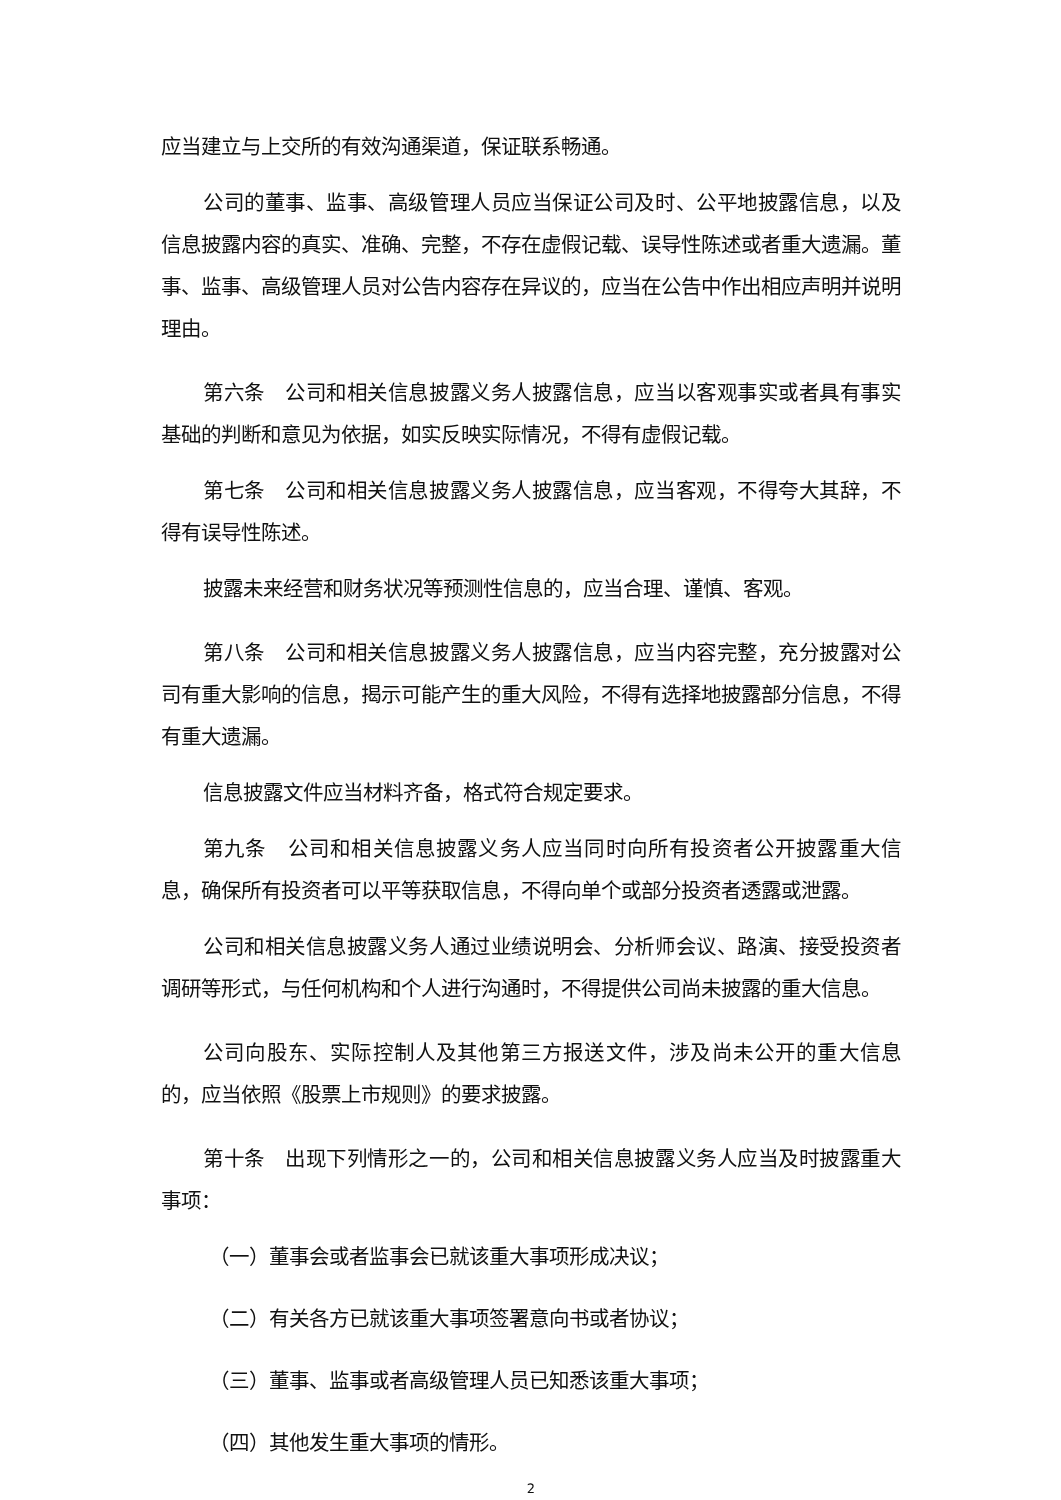应当建立与上交所的有效沟通渠道，保证联系畅通。
公司的董事、监事、高级管理人员应当保证公司及时、公平地披露信息，以及信息披露内容的真实、准确、完整，不存在虚假记载、误导性陈述或者重大遗漏。董事、监事、高级管理人员对公告内容存在异议的，应当在公告中作出相应声明并说明理由。
第六条　公司和相关信息披露义务人披露信息，应当以客观事实或者具有事实基础的判断和意见为依据，如实反映实际情况，不得有虚假记载。
第七条　公司和相关信息披露义务人披露信息，应当客观，不得夸大其辞，不得有误导性陈述。
披露未来经营和财务状况等预测性信息的，应当合理、谨慎、客观。
第八条　公司和相关信息披露义务人披露信息，应当内容完整，充分披露对公司有重大影响的信息，揭示可能产生的重大风险，不得有选择地披露部分信息，不得有重大遗漏。
信息披露文件应当材料齐备，格式符合规定要求。
第九条　公司和相关信息披露义务人应当同时向所有投资者公开披露重大信息，确保所有投资者可以平等获取信息，不得向单个或部分投资者透露或泄露。
公司和相关信息披露义务人通过业绩说明会、分析师会议、路演、接受投资者调研等形式，与任何机构和个人进行沟通时，不得提供公司尚未披露的重大信息。
公司向股东、实际控制人及其他第三方报送文件，涉及尚未公开的重大信息的，应当依照《股票上市规则》的要求披露。
第十条　出现下列情形之一的，公司和相关信息披露义务人应当及时披露重大事项：
（一）董事会或者监事会已就该重大事项形成决议；
（二）有关各方已就该重大事项签署意向书或者协议；
（三）董事、监事或者高级管理人员已知悉该重大事项；
（四）其他发生重大事项的情形。
2